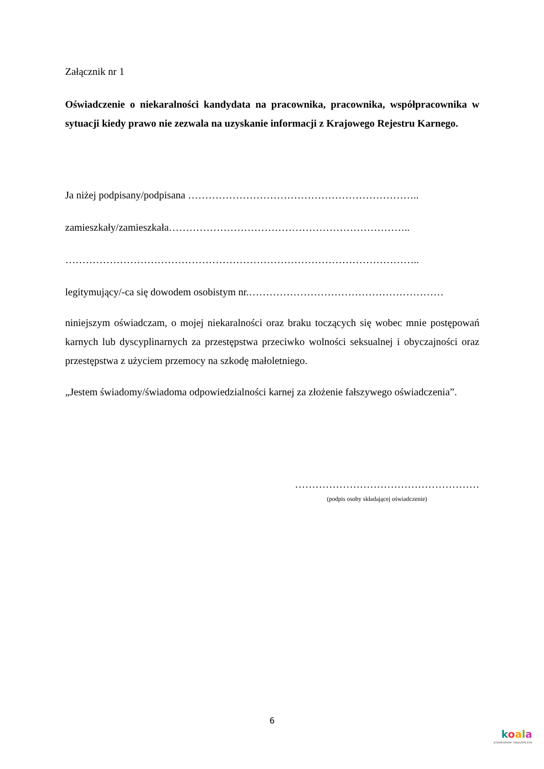Załącznik nr 1
Oświadczenie o niekaralności kandydata na pracownika, pracownika, współpracownika w sytuacji kiedy prawo nie zezwala na uzyskanie informacji z Krajowego Rejestru Karnego.
Ja niżej podpisany/podpisana …………………………………………………………..
zamieszkały/zamieszkała……………………………………………………………..
…………………………………………………………………………………………..
legitymujący/-ca się dowodem osobistym nr.…………………………………………………
niniejszym oświadczam, o mojej niekaralności oraz braku toczących się wobec mnie postępowań karnych lub dyscyplinarnych za przestępstwa przeciwko wolności seksualnej i obyczajności oraz przestępstwa z użyciem przemocy na szkodę małoletniego.
„Jestem świadomy/świadoma odpowiedzialności karnej za złożenie fałszywego oświadczenia”.
………………………………………………
(podpis osoby składającej oświadczenie)
6
koala
przedszkole niepubliczne